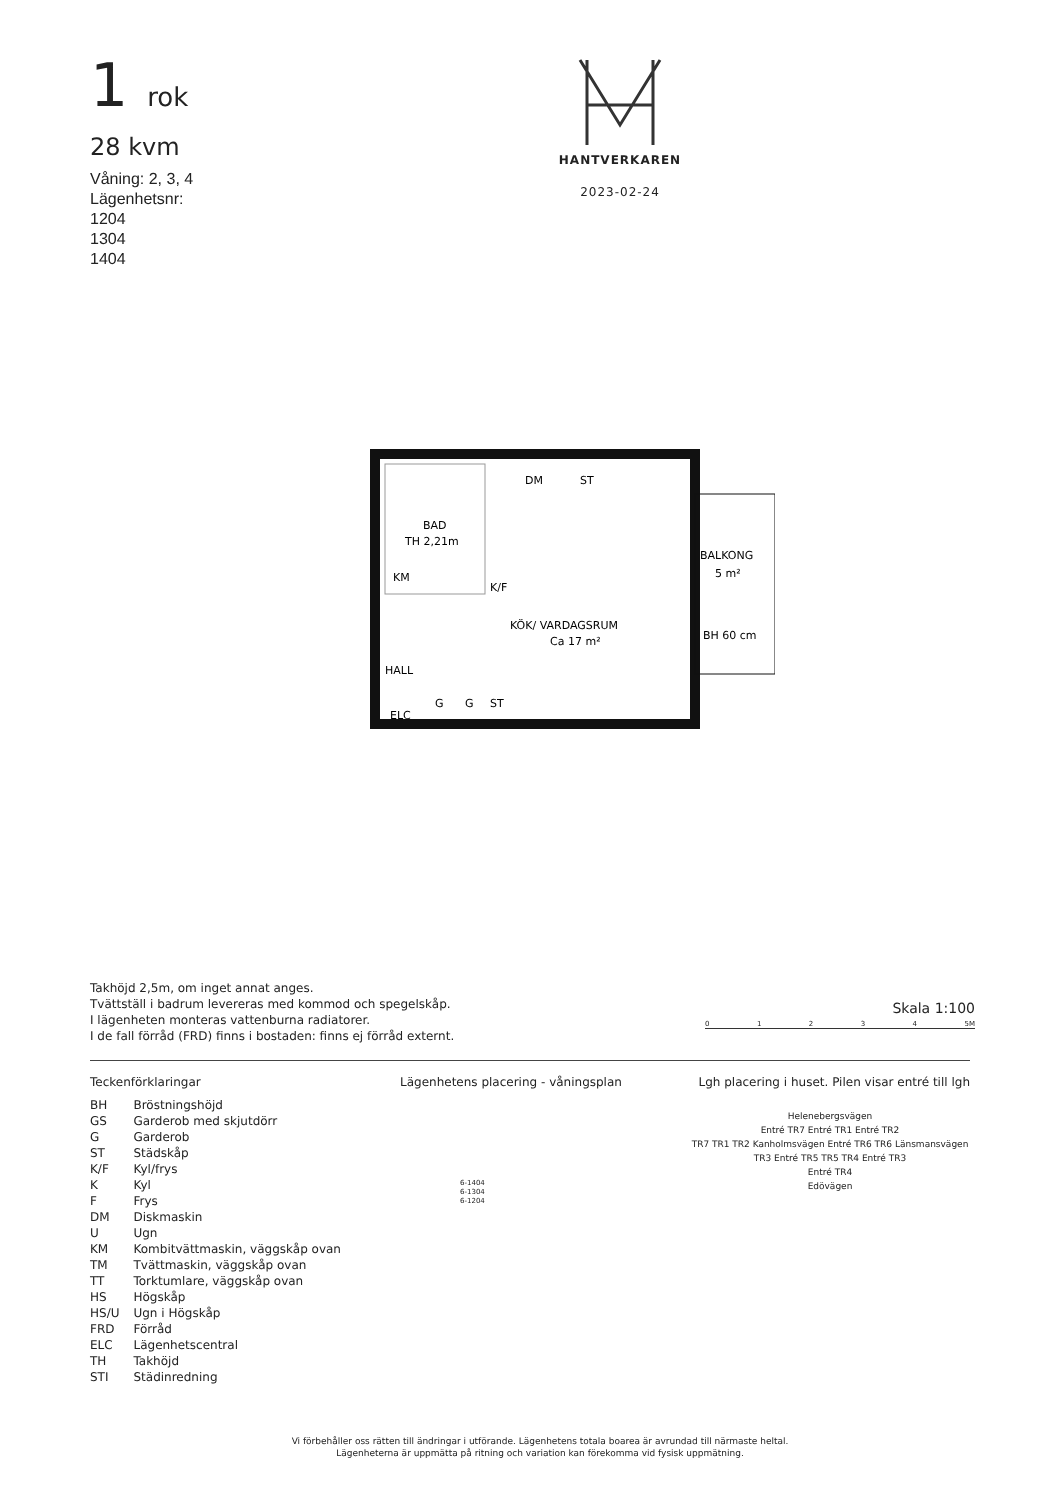1 rok
28 kvm
Våning: 2, 3, 4
Lägenhetsnr:
1204
1304
1404
HANTVERKAREN
2023-02-24
BAD
TH 2,21m
KM
K/F
DM
ST
KÖK/ VARDAGSRUM
Ca 17 m²
HALL
ELC
G
G
ST
BALKONG
5 m²
BH 60 cm
Takhöjd 2,5m, om inget annat anges.
Tvättställ i badrum levereras med kommod och spegelskåp.
I lägenheten monteras vattenburna radiatorer.
I de fall förråd (FRD) finns i bostaden: finns ej förråd externt.
Skala 1:100
0 1 2 3 4 5M
Teckenförklaringar
| BH | Bröstningshöjd |
| GS | Garderob med skjutdörr |
| G | Garderob |
| ST | Städskåp |
| K/F | Kyl/frys |
| K | Kyl |
| F | Frys |
| DM | Diskmaskin |
| U | Ugn |
| KM | Kombitvättmaskin, väggskåp ovan |
| TM | Tvättmaskin, väggskåp ovan |
| TT | Torktumlare, väggskåp ovan |
| HS | Högskåp |
| HS/U | Ugn i Högskåp |
| FRD | Förråd |
| ELC | Lägenhetscentral |
| TH | Takhöjd |
| STI | Städinredning |
Lägenhetens placering - våningsplan
6-1404
6-1304
6-1204
Lgh placering i huset. Pilen visar entré till lgh
Helenebergsvägen
Entré TR7 Entré TR1 Entré TR2
TR7 TR1 TR2 Kanholmsvägen Entré TR6 TR6 Länsmansvägen TR3 Entré TR5 TR5 TR4 Entré TR3
Entré TR4
Edövägen
Vi förbehåller oss rätten till ändringar i utförande. Lägenhetens totala boarea är avrundad till närmaste heltal.
Lägenheterna är uppmätta på ritning och variation kan förekomma vid fysisk uppmätning.